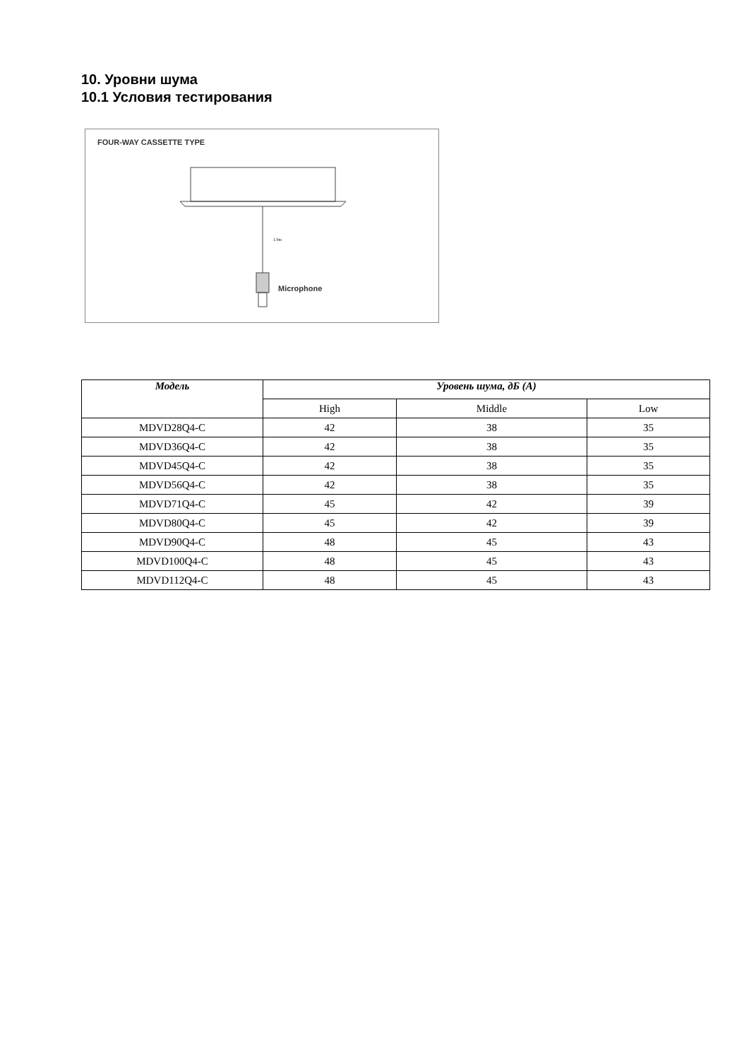10. Уровни шума
10.1 Условия тестирования
FOUR-WAY CASSETTE TYPE
1.0m
Microphone
| Модель | Уровень шума, дБ (А) | | |
| --- | --- | --- | --- |
| | High | Middle | Low |
| MDVD28Q4-C | 42 | 38 | 35 |
| MDVD36Q4-C | 42 | 38 | 35 |
| MDVD45Q4-C | 42 | 38 | 35 |
| MDVD56Q4-C | 42 | 38 | 35 |
| MDVD71Q4-C | 45 | 42 | 39 |
| MDVD80Q4-C | 45 | 42 | 39 |
| MDVD90Q4-C | 48 | 45 | 43 |
| MDVD100Q4-C | 48 | 45 | 43 |
| MDVD112Q4-C | 48 | 45 | 43 |